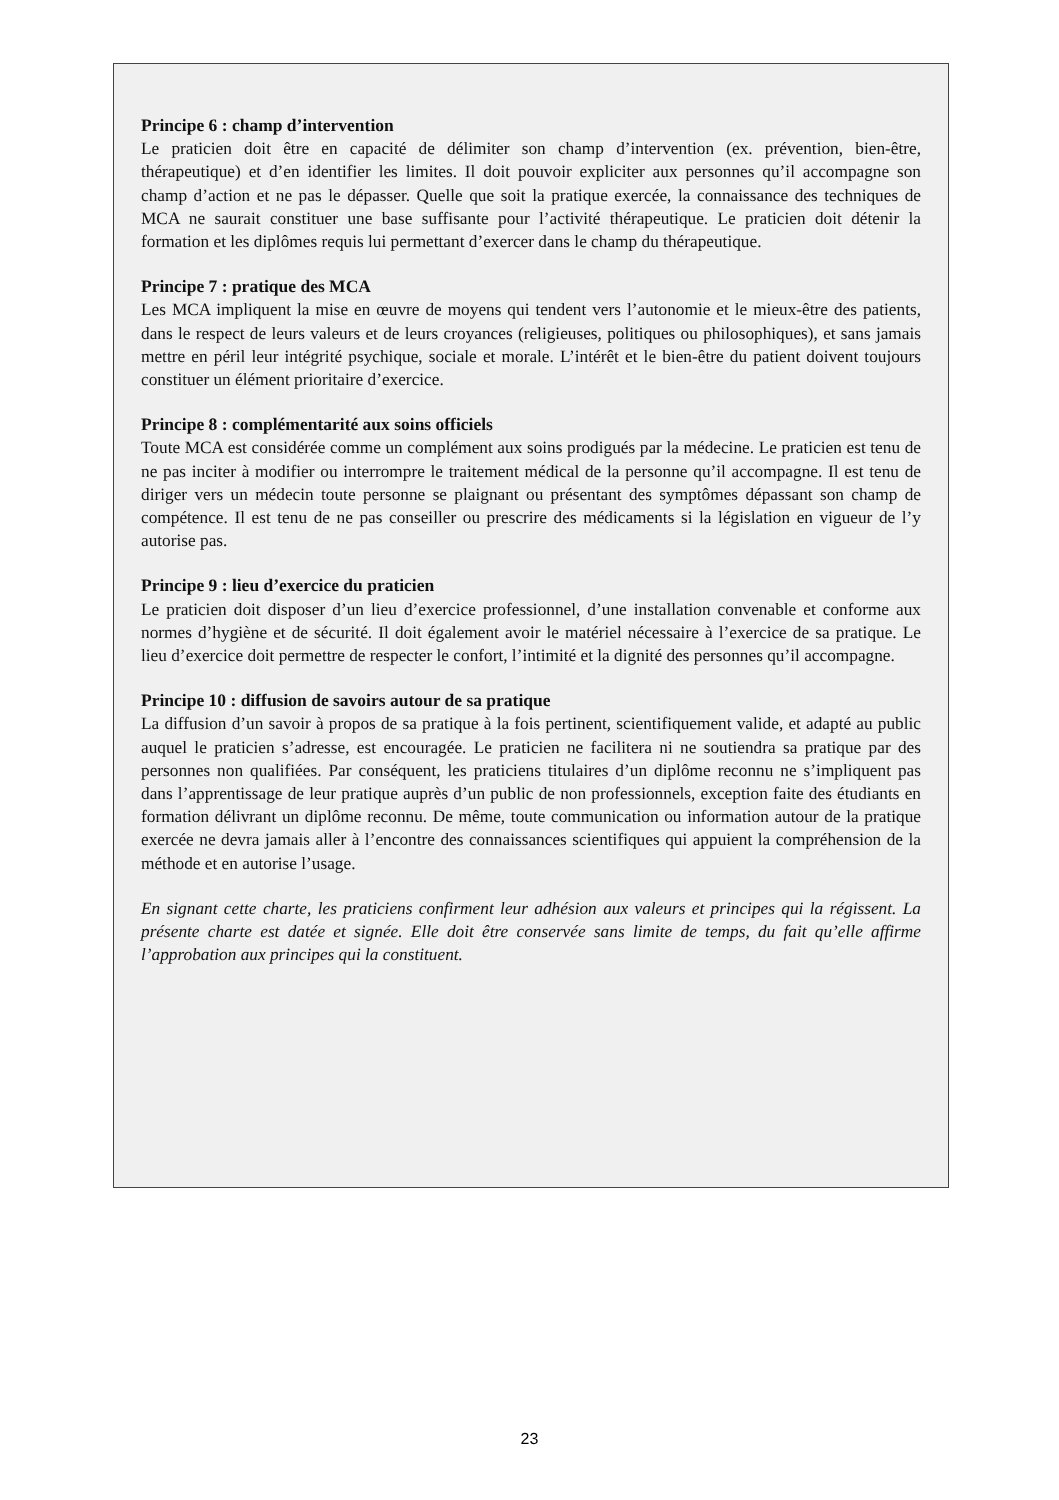Principe 6 : champ d’intervention
Le praticien doit être en capacité de délimiter son champ d’intervention (ex. prévention, bien-être, thérapeutique) et d’en identifier les limites. Il doit pouvoir expliciter aux personnes qu’il accompagne son champ d’action et ne pas le dépasser. Quelle que soit la pratique exercée, la connaissance des techniques de MCA ne saurait constituer une base suffisante pour l’activité thérapeutique. Le praticien doit détenir la formation et les diplômes requis lui permettant d’exercer dans le champ du thérapeutique.
Principe 7 : pratique des MCA
Les MCA impliquent la mise en œuvre de moyens qui tendent vers l’autonomie et le mieux-être des patients, dans le respect de leurs valeurs et de leurs croyances (religieuses, politiques ou philosophiques), et sans jamais mettre en péril leur intégrité psychique, sociale et morale. L’intérêt et le bien-être du patient doivent toujours constituer un élément prioritaire d’exercice.
Principe 8 : complémentarité aux soins officiels
Toute MCA est considérée comme un complément aux soins prodigués par la médecine. Le praticien est tenu de ne pas inciter à modifier ou interrompre le traitement médical de la personne qu’il accompagne. Il est tenu de diriger vers un médecin toute personne se plaignant ou présentant des symptômes dépassant son champ de compétence. Il est tenu de ne pas conseiller ou prescrire des médicaments si la législation en vigueur de l’y autorise pas.
Principe 9 : lieu d’exercice du praticien
Le praticien doit disposer d’un lieu d’exercice professionnel, d’une installation convenable et conforme aux normes d’hygiène et de sécurité. Il doit également avoir le matériel nécessaire à l’exercice de sa pratique. Le lieu d’exercice doit permettre de respecter le confort, l’intimité et la dignité des personnes qu’il accompagne.
Principe 10 : diffusion de savoirs autour de sa pratique
La diffusion d’un savoir à propos de sa pratique à la fois pertinent, scientifiquement valide, et adapté au public auquel le praticien s’adresse, est encouragée. Le praticien ne facilitera ni ne soutiendra sa pratique par des personnes non qualifiées. Par conséquent, les praticiens titulaires d’un diplôme reconnu ne s’impliquent pas dans l’apprentissage de leur pratique auprès d’un public de non professionnels, exception faite des étudiants en formation délivrant un diplôme reconnu. De même, toute communication ou information autour de la pratique exercée ne devra jamais aller à l’encontre des connaissances scientifiques qui appuient la compréhension de la méthode et en autorise l’usage.
En signant cette charte, les praticiens confirment leur adhésion aux valeurs et principes qui la régissent. La présente charte est datée et signée. Elle doit être conservée sans limite de temps, du fait qu’elle affirme l’approbation aux principes qui la constituent.
23